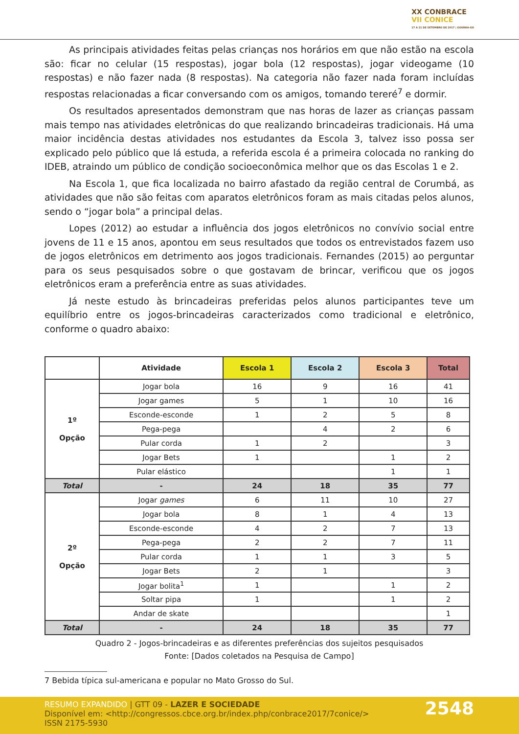XX CONBRACE
VII CONICE
17 A 21 DE SETEMBRO DE 2017 | GOIÂNIA-GO
As principais atividades feitas pelas crianças nos horários em que não estão na escola são: ficar no celular (15 respostas), jogar bola (12 respostas), jogar videogame (10 respostas) e não fazer nada (8 respostas). Na categoria não fazer nada foram incluídas respostas relacionadas a ficar conversando com os amigos, tomando tereré<sup>7</sup> e dormir.
Os resultados apresentados demonstram que nas horas de lazer as crianças passam mais tempo nas atividades eletrônicas do que realizando brincadeiras tradicionais. Há uma maior incidência destas atividades nos estudantes da Escola 3, talvez isso possa ser explicado pelo público que lá estuda, a referida escola é a primeira colocada no ranking do IDEB, atraindo um público de condição socioeconômica melhor que os das Escolas 1 e 2.
Na Escola 1, que fica localizada no bairro afastado da região central de Corumbá, as atividades que não são feitas com aparatos eletrônicos foram as mais citadas pelos alunos, sendo o “jogar bola” a principal delas.
Lopes (2012) ao estudar a influência dos jogos eletrônicos no convívio social entre jovens de 11 e 15 anos, apontou em seus resultados que todos os entrevistados fazem uso de jogos eletrônicos em detrimento aos jogos tradicionais. Fernandes (2015) ao perguntar para os seus pesquisados sobre o que gostavam de brincar, verificou que os jogos eletrônicos eram a preferência entre as suas atividades.
Já neste estudo às brincadeiras preferidas pelos alunos participantes teve um equilíbrio entre os jogos-brincadeiras caracterizados como tradicional e eletrônico, conforme o quadro abaixo:
| | Atividade | Escola 1 | Escola 2 | Escola 3 | Total |
| --- | --- | --- | --- | --- | --- |
| 1º Opção | Jogar bola | 16 | 9 | 16 | 41 |
| | Jogar games | 5 | 1 | 10 | 16 |
| | Esconde-esconde | 1 | 2 | 5 | 8 |
| | Pega-pega | | 4 | 2 | 6 |
| | Pular corda | 1 | 2 | | 3 |
| | Jogar Bets | 1 | | 1 | 2 |
| | Pular elástico | | | 1 | 1 |
| Total | - | 24 | 18 | 35 | 77 |
| 2º Opção | Jogar games | 6 | 11 | 10 | 27 |
| | Jogar bola | 8 | 1 | 4 | 13 |
| | Esconde-esconde | 4 | 2 | 7 | 13 |
| | Pega-pega | 2 | 2 | 7 | 11 |
| | Pular corda | 1 | 1 | 3 | 5 |
| | Jogar Bets | 2 | 1 | | 3 |
| | Jogar bolita<sup>1</sup> | 1 | | 1 | 2 |
| | Soltar pipa | 1 | | 1 | 2 |
| | Andar de skate | | | | 1 |
| Total | - | 24 | 18 | 35 | 77 |
Quadro 2 - Jogos-brincadeiras e as diferentes preferências dos sujeitos pesquisados
Fonte: [Dados coletados na Pesquisa de Campo]
7 Bebida típica sul-americana e popular no Mato Grosso do Sul.
RESUMO EXPANDIDO | GTT 09 - LAZER E SOCIEDADE
Disponível em: <http://congressos.cbce.org.br/index.php/conbrace2017/7conice/>
ISSN 2175-5930
2548